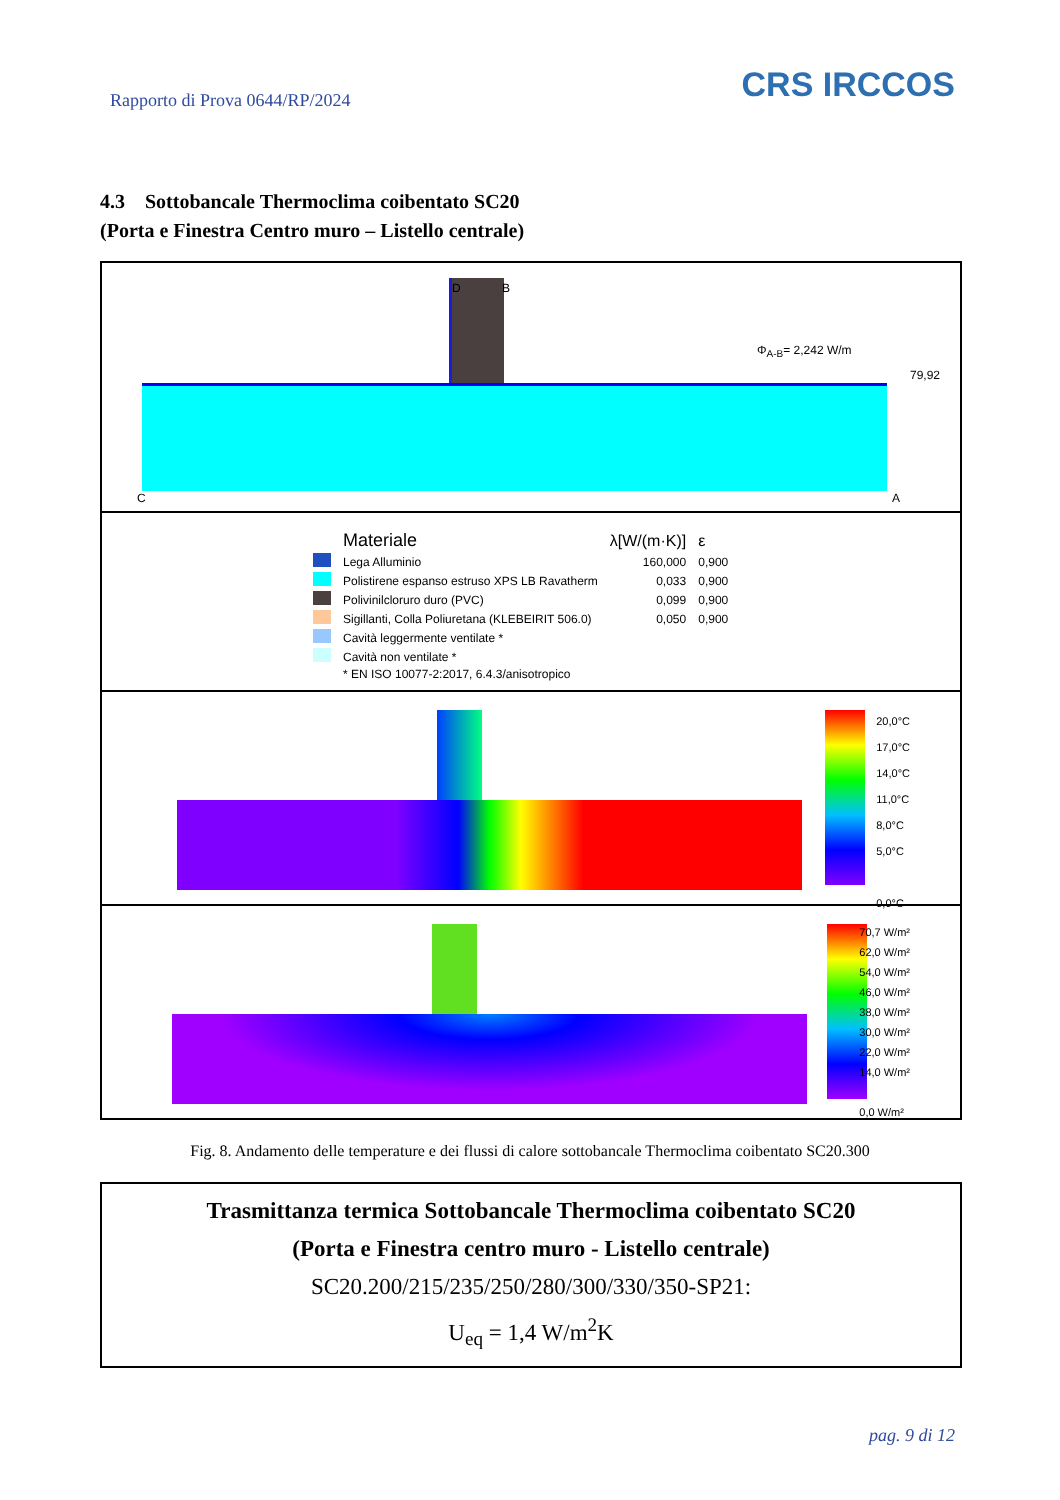Rapporto di Prova 0644/RP/2024
CRS IRCCOS
4.3 Sottobancale Thermoclima coibentato SC20
(Porta e Finestra Centro muro – Listello centrale)
D B
Φ<sub>A-B</sub>= 2,242 W/m
79,92
C A
| | Materiale | λ[W/(m·K)] | ε |
| --- | --- | --- | --- |
| | Lega Alluminio | 160,000 | 0,900 |
| | Polistirene espanso estruso XPS LB Ravatherm | 0,033 | 0,900 |
| | Polivinilcloruro duro (PVC) | 0,099 | 0,900 |
| | Sigillanti, Colla Poliuretana (KLEBEIRIT 506.0) | 0,050 | 0,900 |
| | Cavità leggermente ventilate * | | |
| | Cavità non ventilate * | | |
| | * EN ISO 10077-2:2017, 6.4.3/anisotropico | | |
20,0°C
17,0°C
14,0°C
11,0°C
8,0°C
5,0°C
0,0°C
70,7 W/m²
62,0 W/m²
54,0 W/m²
46,0 W/m²
38,0 W/m²
30,0 W/m²
22,0 W/m²
14,0 W/m²
0,0 W/m²
Fig. 8. Andamento delle temperature e dei flussi di calore sottobancale Thermoclima coibentato SC20.300
Trasmittanza termica Sottobancale Thermoclima coibentato SC20
(Porta e Finestra centro muro - Listello centrale)
SC20.200/215/235/250/280/300/330/350-SP21:
U<sub>eq</sub> = 1,4 W/m<sup>2</sup>K
pag. 9 di 12